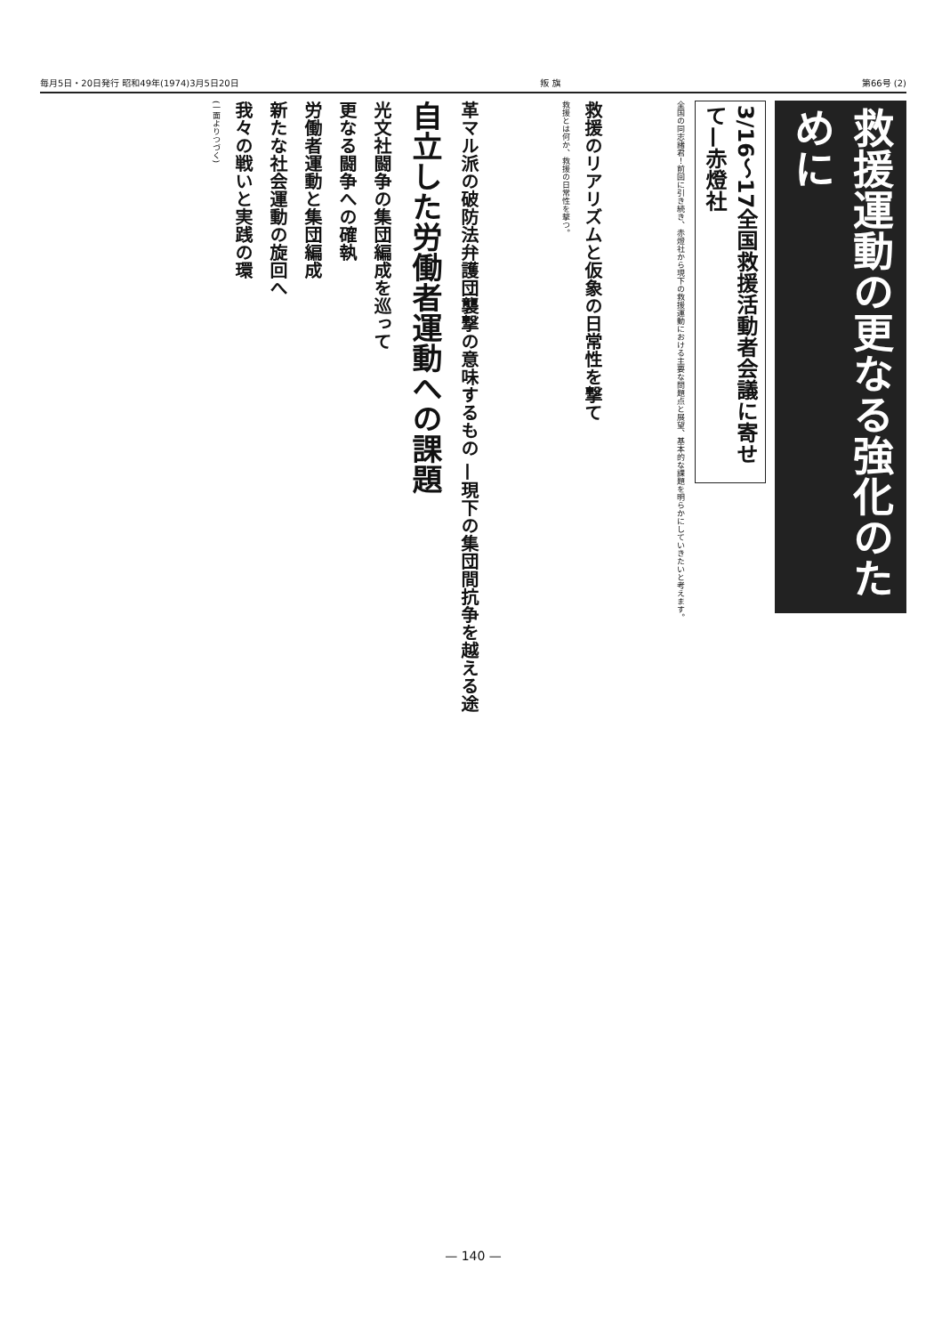毎月5日・20日発行 昭和49年(1974)3月5日20日 叛 旗 第66号 (2)
救援運動の更なる強化のために
3/16〜17全国救援活動者会議に寄せて—赤燈社
全国の同志諸君！前回に引き続き、赤燈社から現下の救援運動における主要な問題点と展望、基本的な課題を明らかにしていきたいと考えます。
救援のリアリズムと仮象の日常性を撃て
救援とは何か、救援の日常性を撃つ。
革マル派の破防法弁護団襲撃の意味するもの —現下の集団間抗争を越える途
自立した労働者運動への課題
光文社闘争の集団編成を巡って
更なる闘争への確執
労働者運動と集団編成
新たな社会運動の旋回へ
我々の戦いと実践の環
(一面よりつづく)
— 140 —